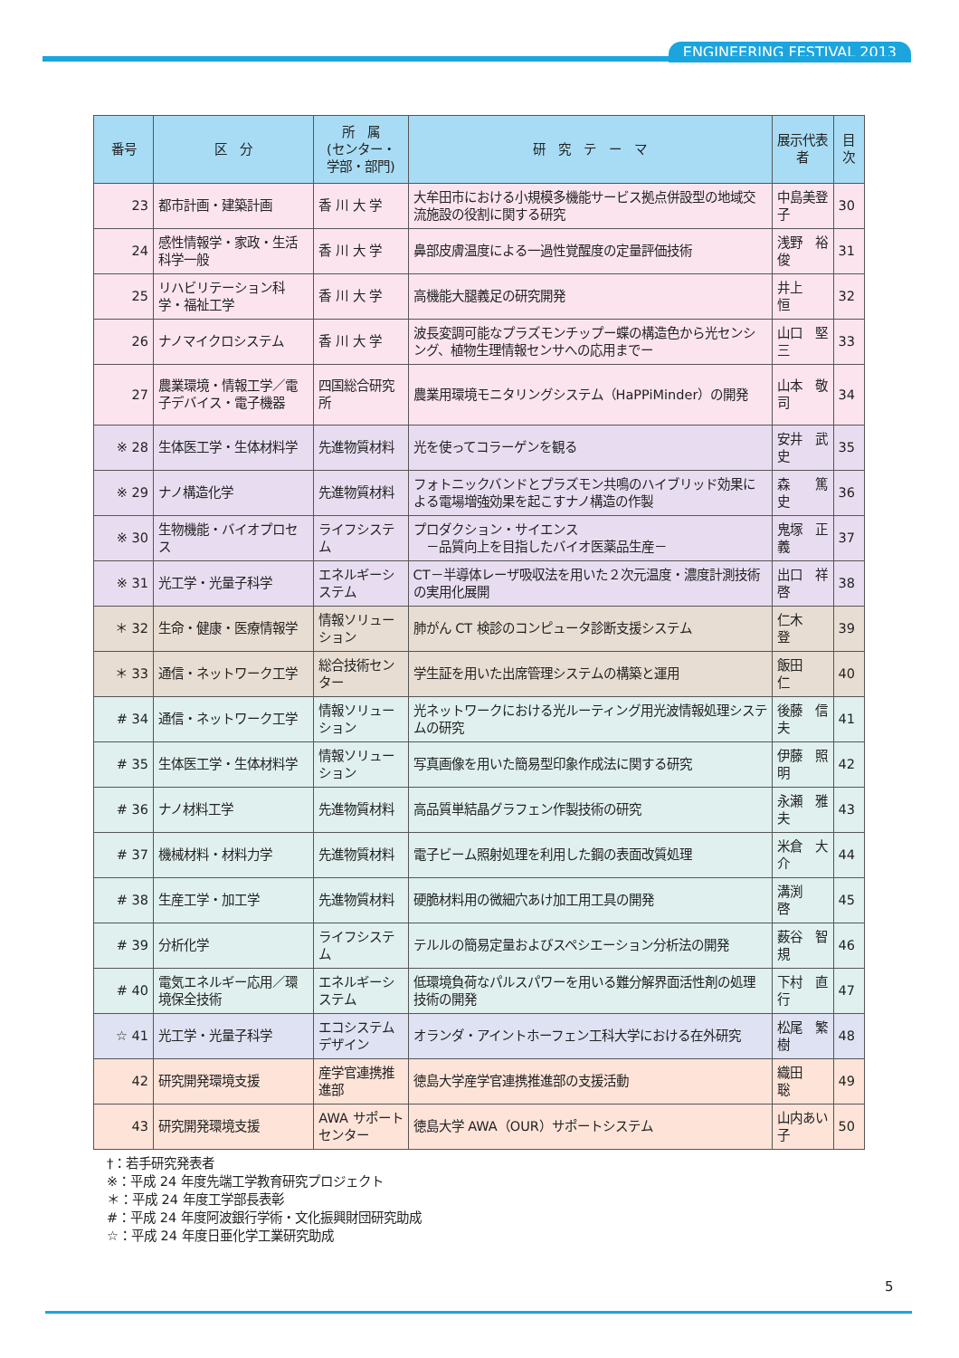ENGINEERING FESTIVAL 2013
| 番号 | 区 分 | 所 属 (センター・ 学部・部門) | 研 究 テ ー マ | 展示代表者 | 目次 |
| --- | --- | --- | --- | --- | --- |
| 23 | 都市計画・建築計画 | 香 川 大 学 | 大牟田市における小規模多機能サービス拠点併設型の地域交流施設の役割に関する研究 | 中島美登子 | 30 |
| 24 | 感性情報学・家政・生活科学一般 | 香 川 大 学 | 鼻部皮膚温度による一過性覚醒度の定量評価技術 | 浅野 裕俊 | 31 |
| 25 | リハビリテーション科学・福祉工学 | 香 川 大 学 | 高機能大腿義足の研究開発 | 井上 恒 | 32 |
| 26 | ナノマイクロシステム | 香 川 大 学 | 波長変調可能なプラズモンチップー蝶の構造色から光センシング、植物生理情報センサへの応用までー | 山口 堅三 | 33 |
| 27 | 農業環境・情報工学／電子デバイス・電子機器 | 四国総合研究所 | 農業用環境モニタリングシステム（HaPPiMinder）の開発 | 山本 敬司 | 34 |
| ※ 28 | 生体医工学・生体材料学 | 先進物質材料 | 光を使ってコラーゲンを観る | 安井 武史 | 35 |
| ※ 29 | ナノ構造化学 | 先進物質材料 | フォトニックバンドとプラズモン共鳴のハイブリッド効果による電場増強効果を起こすナノ構造の作製 | 森 篤史 | 36 |
| ※ 30 | 生物機能・バイオプロセス | ライフシステム | プロダクション・サイエンス －品質向上を目指したバイオ医薬品生産－ | 鬼塚 正義 | 37 |
| ※ 31 | 光工学・光量子科学 | エネルギーシステム | CT－半導体レーザ吸収法を用いた２次元温度・濃度計測技術の実用化展開 | 出口 祥啓 | 38 |
| ＊ 32 | 生命・健康・医療情報学 | 情報ソリューション | 肺がん CT 検診のコンピュータ診断支援システム | 仁木 登 | 39 |
| ＊ 33 | 通信・ネットワーク工学 | 総合技術センター | 学生証を用いた出席管理システムの構築と運用 | 飯田 仁 | 40 |
| # 34 | 通信・ネットワーク工学 | 情報ソリューション | 光ネットワークにおける光ルーティング用光波情報処理システムの研究 | 後藤 信夫 | 41 |
| # 35 | 生体医工学・生体材料学 | 情報ソリューション | 写真画像を用いた簡易型印象作成法に関する研究 | 伊藤 照明 | 42 |
| # 36 | ナノ材料工学 | 先進物質材料 | 高品質単結晶グラフェン作製技術の研究 | 永瀬 雅夫 | 43 |
| # 37 | 機械材料・材料力学 | 先進物質材料 | 電子ビーム照射処理を利用した鋼の表面改質処理 | 米倉 大介 | 44 |
| # 38 | 生産工学・加工学 | 先進物質材料 | 硬脆材料用の微細穴あけ加工用工具の開発 | 溝渕 啓 | 45 |
| # 39 | 分析化学 | ライフシステム | テルルの簡易定量およびスペシエーション分析法の開発 | 薮谷 智規 | 46 |
| # 40 | 電気エネルギー応用／環境保全技術 | エネルギーシステム | 低環境負荷なパルスパワーを用いる難分解界面活性剤の処理技術の開発 | 下村 直行 | 47 |
| ☆ 41 | 光工学・光量子科学 | エコシステムデザイン | オランダ・アイントホーフェン工科大学における在外研究 | 松尾 繁樹 | 48 |
| 42 | 研究開発環境支援 | 産学官連携推進部 | 徳島大学産学官連携推進部の支援活動 | 織田 聡 | 49 |
| 43 | 研究開発環境支援 | AWA サポートセンター | 徳島大学 AWA（OUR）サポートシステム | 山内あい子 | 50 |
†：若手研究発表者
※：平成 24 年度先端工学教育研究プロジェクト
＊：平成 24 年度工学部長表彰
#：平成 24 年度阿波銀行学術・文化振興財団研究助成
☆：平成 24 年度日亜化学工業研究助成
5